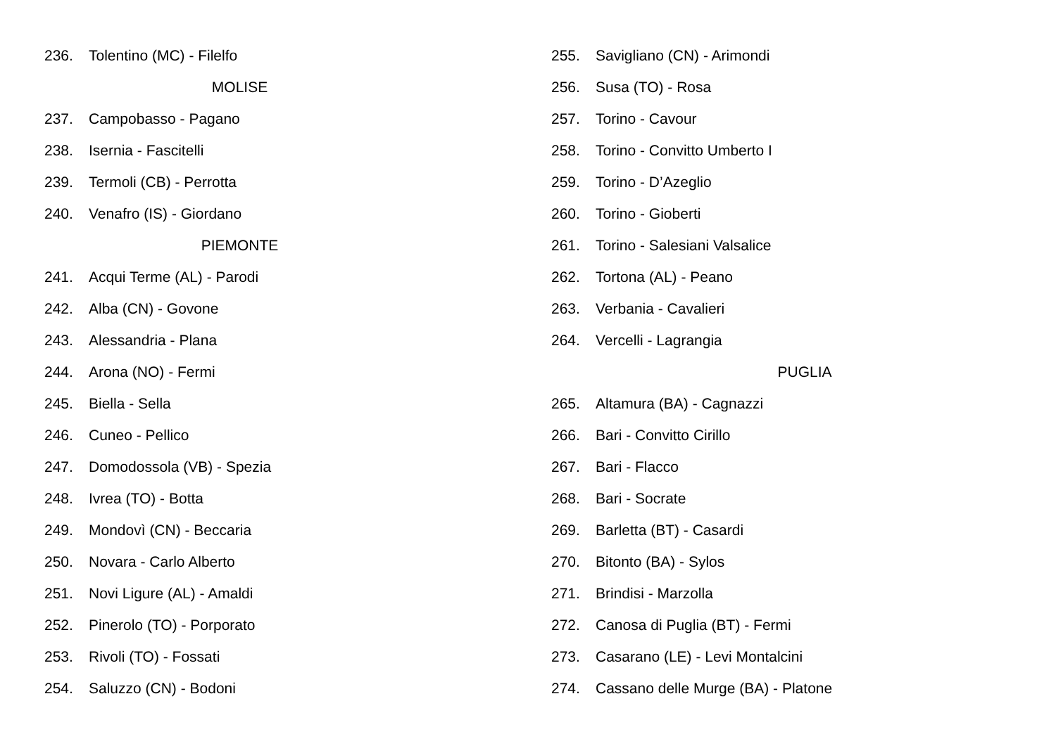236. Tolentino (MC) - Filelfo
MOLISE
237. Campobasso - Pagano
238. Isernia - Fascitelli
239. Termoli (CB) - Perrotta
240. Venafro (IS) - Giordano
PIEMONTE
241. Acqui Terme (AL) - Parodi
242. Alba (CN) - Govone
243. Alessandria - Plana
244. Arona (NO) - Fermi
245. Biella - Sella
246. Cuneo - Pellico
247. Domodossola (VB) - Spezia
248. Ivrea (TO) - Botta
249. Mondovì (CN) - Beccaria
250. Novara - Carlo Alberto
251. Novi Ligure (AL) - Amaldi
252. Pinerolo (TO) - Porporato
253. Rivoli (TO) - Fossati
254. Saluzzo (CN) - Bodoni
255. Savigliano (CN) - Arimondi
256. Susa (TO) - Rosa
257. Torino - Cavour
258. Torino - Convitto Umberto I
259. Torino - D’Azeglio
260. Torino - Gioberti
261. Torino - Salesiani Valsalice
262. Tortona (AL) - Peano
263. Verbania - Cavalieri
264. Vercelli - Lagrangia
PUGLIA
265. Altamura (BA) - Cagnazzi
266. Bari - Convitto Cirillo
267. Bari - Flacco
268. Bari - Socrate
269. Barletta (BT) - Casardi
270. Bitonto (BA) - Sylos
271. Brindisi - Marzolla
272. Canosa di Puglia (BT) - Fermi
273. Casarano (LE) - Levi Montalcini
274. Cassano delle Murge (BA) - Platone